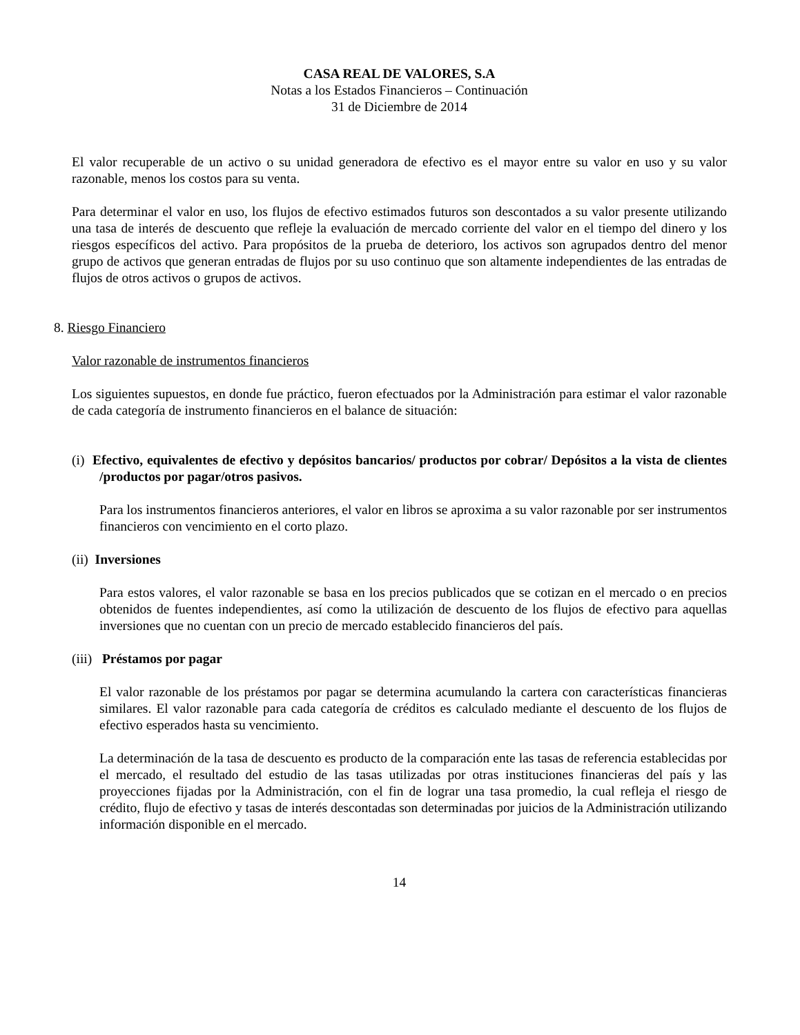CASA REAL DE VALORES, S.A
Notas a los Estados Financieros – Continuación
31 de Diciembre de 2014
El valor recuperable de un activo o su unidad generadora de efectivo es el mayor entre su valor en uso y su valor razonable, menos los costos para su venta.
Para determinar el valor en uso, los flujos de efectivo estimados futuros son descontados a su valor presente utilizando una tasa de interés de descuento que refleje la evaluación de mercado corriente del valor en el tiempo del dinero y los riesgos específicos del activo. Para propósitos de la prueba de deterioro, los activos son agrupados dentro del menor grupo de activos que generan entradas de flujos por su uso continuo que son altamente independientes de las entradas de flujos de otros activos o grupos de activos.
8. Riesgo Financiero
Valor razonable de instrumentos financieros
Los siguientes supuestos, en donde fue práctico, fueron efectuados por la Administración para estimar el valor razonable de cada categoría de instrumento financieros en el balance de situación:
(i) Efectivo, equivalentes de efectivo y depósitos bancarios/ productos por cobrar/ Depósitos a la vista de clientes /productos por pagar/otros pasivos.
Para los instrumentos financieros anteriores, el valor en libros se aproxima a su valor razonable por ser instrumentos financieros con vencimiento en el corto plazo.
(ii) Inversiones
Para estos valores, el valor razonable se basa en los precios publicados que se cotizan en el mercado o en precios obtenidos de fuentes independientes, así como la utilización de descuento de los flujos de efectivo para aquellas inversiones que no cuentan con un precio de mercado establecido financieros del país.
(iii) Préstamos por pagar
El valor razonable de los préstamos por pagar se determina acumulando la cartera con características financieras similares. El valor razonable para cada categoría de créditos es calculado mediante el descuento de los flujos de efectivo esperados hasta su vencimiento.
La determinación de la tasa de descuento es producto de la comparación ente las tasas de referencia establecidas por el mercado, el resultado del estudio de las tasas utilizadas por otras instituciones financieras del país y las proyecciones fijadas por la Administración, con el fin de lograr una tasa promedio, la cual refleja el riesgo de crédito, flujo de efectivo y tasas de interés descontadas son determinadas por juicios de la Administración utilizando información disponible en el mercado.
14